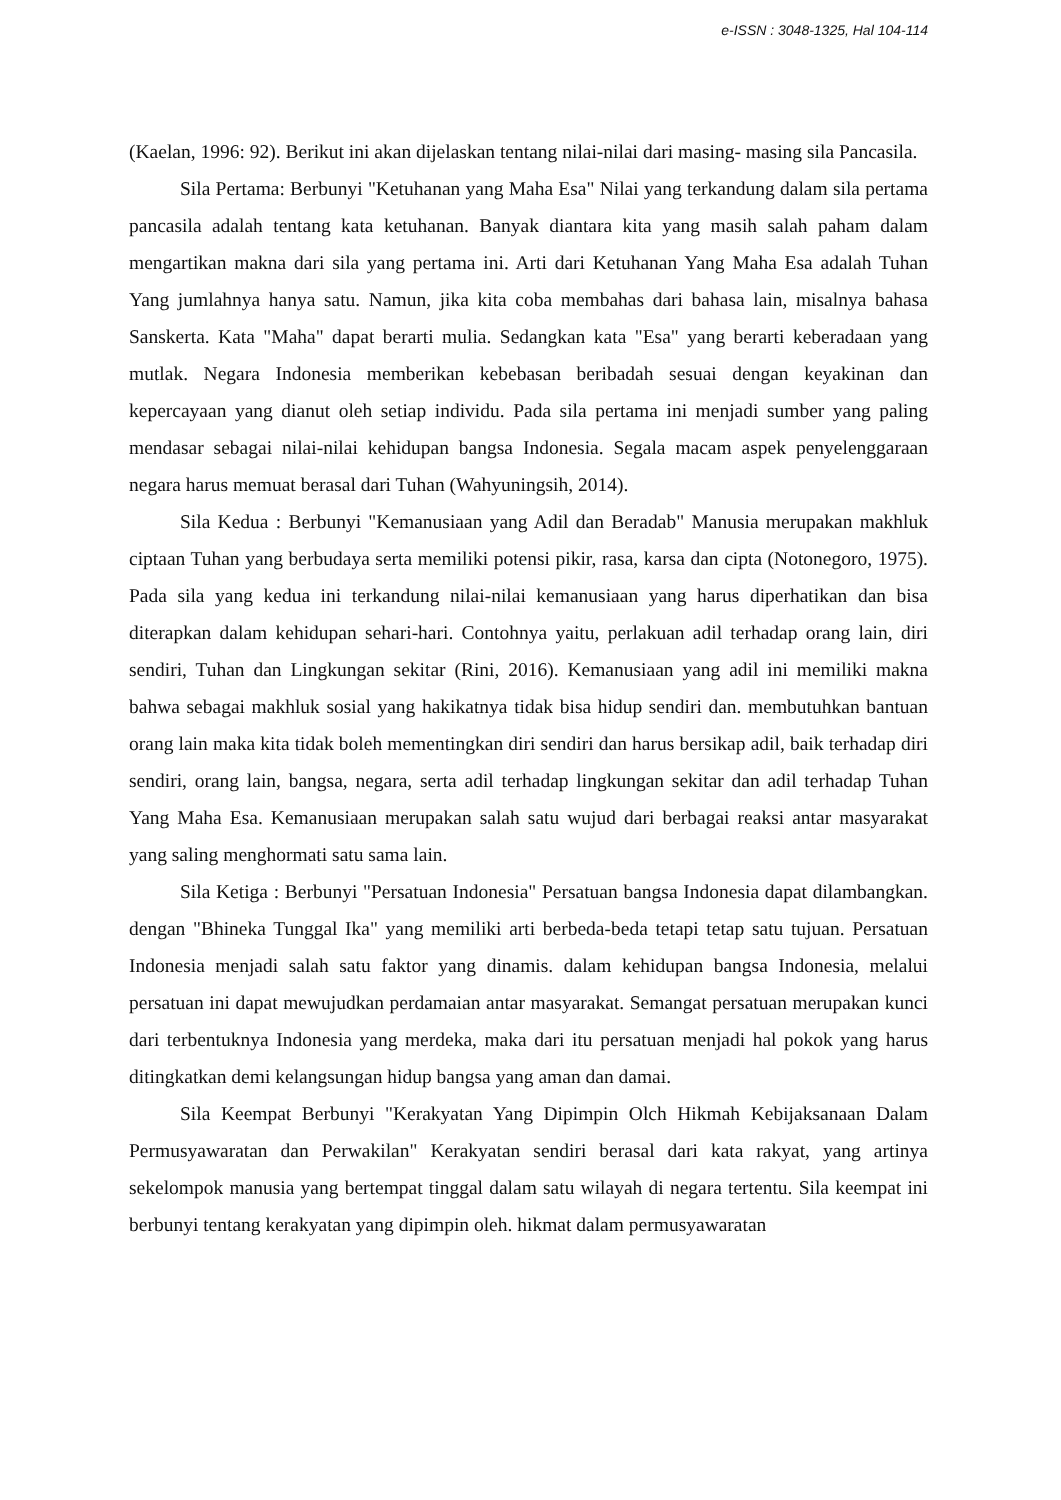e-ISSN : 3048-1325, Hal 104-114
(Kaelan, 1996: 92). Berikut ini akan dijelaskan tentang nilai-nilai dari masing- masing sila Pancasila.
Sila Pertama: Berbunyi "Ketuhanan yang Maha Esa" Nilai yang terkandung dalam sila pertama pancasila adalah tentang kata ketuhanan. Banyak diantara kita yang masih salah paham dalam mengartikan makna dari sila yang pertama ini. Arti dari Ketuhanan Yang Maha Esa adalah Tuhan Yang jumlahnya hanya satu. Namun, jika kita coba membahas dari bahasa lain, misalnya bahasa Sanskerta. Kata "Maha" dapat berarti mulia. Sedangkan kata "Esa" yang berarti keberadaan yang mutlak. Negara Indonesia memberikan kebebasan beribadah sesuai dengan keyakinan dan kepercayaan yang dianut oleh setiap individu. Pada sila pertama ini menjadi sumber yang paling mendasar sebagai nilai-nilai kehidupan bangsa Indonesia. Segala macam aspek penyelenggaraan negara harus memuat berasal dari Tuhan (Wahyuningsih, 2014).
Sila Kedua : Berbunyi "Kemanusiaan yang Adil dan Beradab" Manusia merupakan makhluk ciptaan Tuhan yang berbudaya serta memiliki potensi pikir, rasa, karsa dan cipta (Notonegoro, 1975). Pada sila yang kedua ini terkandung nilai-nilai kemanusiaan yang harus diperhatikan dan bisa diterapkan dalam kehidupan sehari-hari. Contohnya yaitu, perlakuan adil terhadap orang lain, diri sendiri, Tuhan dan Lingkungan sekitar (Rini, 2016). Kemanusiaan yang adil ini memiliki makna bahwa sebagai makhluk sosial yang hakikatnya tidak bisa hidup sendiri dan. membutuhkan bantuan orang lain maka kita tidak boleh mementingkan diri sendiri dan harus bersikap adil, baik terhadap diri sendiri, orang lain, bangsa, negara, serta adil terhadap lingkungan sekitar dan adil terhadap Tuhan Yang Maha Esa. Kemanusiaan merupakan salah satu wujud dari berbagai reaksi antar masyarakat yang saling menghormati satu sama lain.
Sila Ketiga : Berbunyi "Persatuan Indonesia" Persatuan bangsa Indonesia dapat dilambangkan. dengan "Bhineka Tunggal Ika" yang memiliki arti berbeda-beda tetapi tetap satu tujuan. Persatuan Indonesia menjadi salah satu faktor yang dinamis. dalam kehidupan bangsa Indonesia, melalui persatuan ini dapat mewujudkan perdamaian antar masyarakat. Semangat persatuan merupakan kunci dari terbentuknya Indonesia yang merdeka, maka dari itu persatuan menjadi hal pokok yang harus ditingkatkan demi kelangsungan hidup bangsa yang aman dan damai.
Sila Keempat Berbunyi "Kerakyatan Yang Dipimpin Olch Hikmah Kebijaksanaan Dalam Permusyawaratan dan Perwakilan" Kerakyatan sendiri berasal dari kata rakyat, yang artinya sekelompok manusia yang bertempat tinggal dalam satu wilayah di negara tertentu. Sila keempat ini berbunyi tentang kerakyatan yang dipimpin oleh. hikmat dalam permusyawaratan